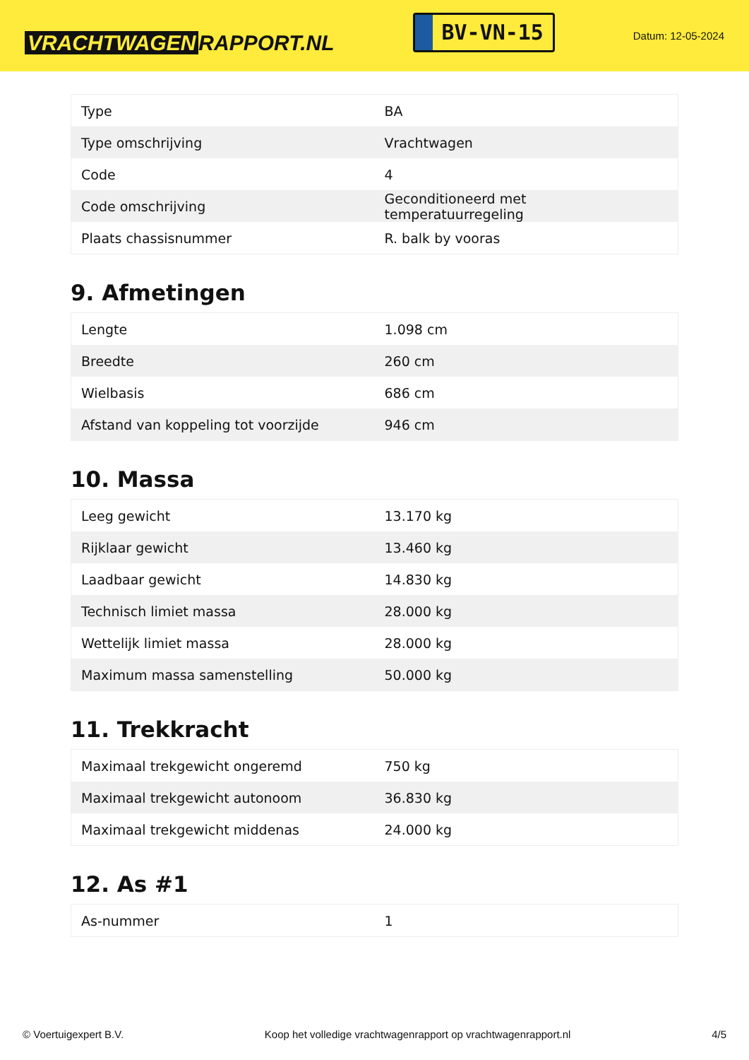VRACHTWAGEN RAPPORT.NL
BV-VN-15
Datum: 12-05-2024
| Type | BA |
| Type omschrijving | Vrachtwagen |
| Code | 4 |
| Code omschrijving | Geconditioneerd met temperatuurregeling |
| Plaats chassisnummer | R. balk by vooras |
9. Afmetingen
| Lengte | 1.098 cm |
| Breedte | 260 cm |
| Wielbasis | 686 cm |
| Afstand van koppeling tot voorzijde | 946 cm |
10. Massa
| Leeg gewicht | 13.170 kg |
| Rijklaar gewicht | 13.460 kg |
| Laadbaar gewicht | 14.830 kg |
| Technisch limiet massa | 28.000 kg |
| Wettelijk limiet massa | 28.000 kg |
| Maximum massa samenstelling | 50.000 kg |
11. Trekkracht
| Maximaal trekgewicht ongeremd | 750 kg |
| Maximaal trekgewicht autonoom | 36.830 kg |
| Maximaal trekgewicht middenas | 24.000 kg |
12. As #1
| As-nummer | 1 |
© Voertuigexpert B.V. Koop het volledige vrachtwagenrapport op vrachtwagenrapport.nl 4/5